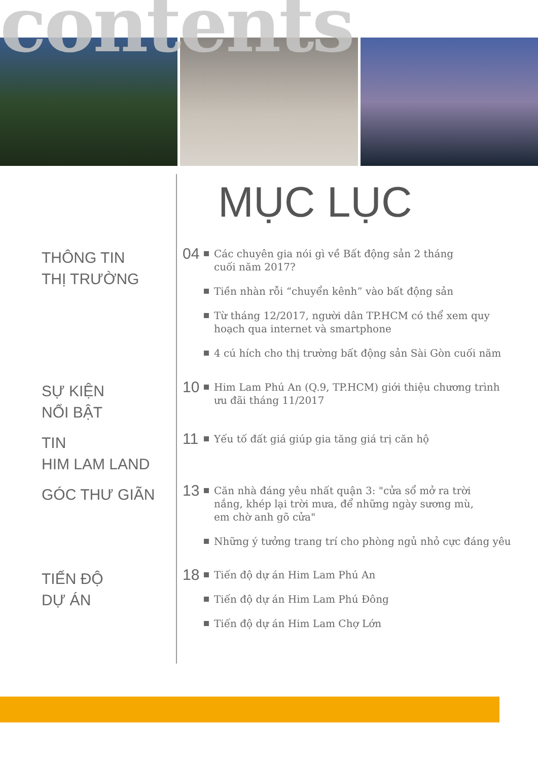contents
MỤC LỤC
THÔNG TIN
THỊ TRƯỜNG
04 Các chuyên gia nói gì về Bất động sản 2 tháng
cuối năm 2017?
Tiền nhàn rỗi “chuyển kênh” vào bất động sản
Từ tháng 12/2017, người dân TP.HCM có thể xem quy
hoạch qua internet và smartphone
4 cú hích cho thị trường bất động sản Sài Gòn cuối năm
SỰ KIỆN
NỔI BẬT
10 Him Lam Phú An (Q.9, TP.HCM) giới thiệu chương trình
ưu đãi tháng 11/2017
TIN
HIM LAM LAND
11 Yếu tố đất giá giúp gia tăng giá trị căn hộ
GÓC THƯ GIÃN
13 Căn nhà đáng yêu nhất quận 3: "cửa sổ mở ra trời
nắng, khép lại trời mưa, để những ngày sương mù,
em chờ anh gõ cửa"
Những ý tưởng trang trí cho phòng ngủ nhỏ cực đáng yêu
TIẾN ĐỘ
DỰ ÁN
18 Tiến độ dự án Him Lam Phú An
Tiến độ dự án Him Lam Phú Đông
Tiến độ dự án Him Lam Chợ Lớn